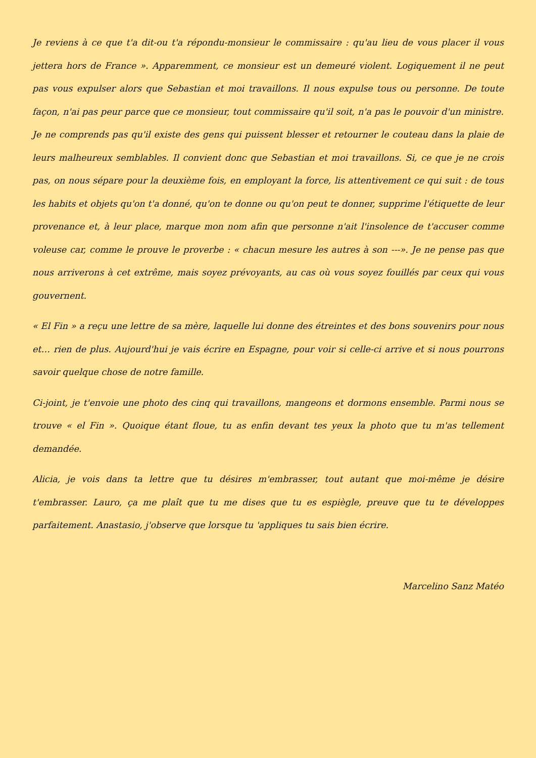Je reviens à ce que t'a dit-ou t'a répondu-monsieur le commissaire : qu'au lieu de vous placer il vous jettera hors de France ». Apparemment, ce monsieur est un demeuré violent. Logiquement il ne peut pas vous expulser alors que Sebastian et moi travaillons. Il nous expulse tous ou personne. De toute façon, n'ai pas peur parce que ce monsieur, tout commissaire qu'il soit, n'a pas le pouvoir d'un ministre. Je ne comprends pas qu'il existe des gens qui puissent blesser et retourner le couteau dans la plaie de leurs malheureux semblables. Il convient donc que Sebastian et moi travaillons. Si, ce que je ne crois pas, on nous sépare pour la deuxième fois, en employant la force, lis attentivement ce qui suit : de tous les habits et objets qu'on t'a donné, qu'on te donne ou qu'on peut te donner, supprime l'étiquette de leur provenance et, à leur place, marque mon nom afin que personne n'ait l'insolence de t'accuser comme voleuse car, comme le prouve le proverbe : « chacun mesure les autres à son ---». Je ne pense pas que nous arriverons à cet extrême, mais soyez prévoyants, au cas où vous soyez fouillés par ceux qui vous gouvernent.
« El Fin » a reçu une lettre de sa mère, laquelle lui donne des étreintes et des bons souvenirs pour nous et… rien de plus. Aujourd'hui je vais écrire en Espagne, pour voir si celle-ci arrive et si nous pourrons savoir quelque chose de notre famille.
Ci-joint, je t'envoie une photo des cinq qui travaillons, mangeons et dormons ensemble. Parmi nous se trouve « el Fin ». Quoique étant floue, tu as enfin devant tes yeux la photo que tu m'as tellement demandée.
Alicia, je vois dans ta lettre que tu désires m'embrasser, tout autant que moi-même je désire t'embrasser. Lauro, ça me plaît que tu me dises que tu es espiègle, preuve que tu te développes parfaitement. Anastasio, j'observe que lorsque tu 'appliques tu sais bien écrire.
Marcelino Sanz Matéo